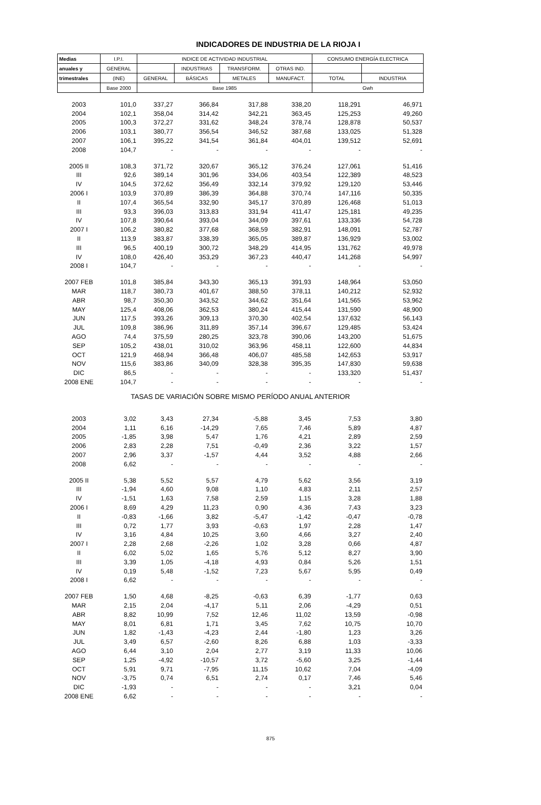INDICADORES DE INDUSTRIA DE LA RIOJA I
| Medias | I.P.I. | INDICE DE ACTIVIDAD INDUSTRIAL | | | | CONSUMO ENERGÍA ELECTRICA | |
| --- | --- | --- | --- | --- | --- | --- | --- |
| anuales y | GENERAL | | INDUSTRIAS | TRANSFORM. | OTRAS IND. | | |
| trimestrales | (INE) | GENERAL | BÁSICAS | METALES | MANUFACT. | TOTAL | INDUSTRIA |
| | Base 2000 | Base 1985 | | | | Gwh | |
| 2003 | 101,0 | 337,27 | 366,84 | 317,88 | 338,20 | 118,291 | 46,971 |
| 2004 | 102,1 | 358,04 | 314,42 | 342,21 | 363,45 | 125,253 | 49,260 |
| 2005 | 100,3 | 372,27 | 331,62 | 348,24 | 378,74 | 128,878 | 50,537 |
| 2006 | 103,1 | 380,77 | 356,54 | 346,52 | 387,68 | 133,025 | 51,328 |
| 2007 | 106,1 | 395,22 | 341,54 | 361,84 | 404,01 | 139,512 | 52,691 |
| 2008 | 104,7 | - | - | - | - | - | - |
| 2005 II | 108,3 | 371,72 | 320,67 | 365,12 | 376,24 | 127,061 | 51,416 |
| III | 92,6 | 389,14 | 301,96 | 334,06 | 403,54 | 122,389 | 48,523 |
| IV | 104,5 | 372,62 | 356,49 | 332,14 | 379,92 | 129,120 | 53,446 |
| 2006 I | 103,9 | 370,89 | 386,39 | 364,88 | 370,74 | 147,116 | 50,335 |
| II | 107,4 | 365,54 | 332,90 | 345,17 | 370,89 | 126,468 | 51,013 |
| III | 93,3 | 396,03 | 313,83 | 331,94 | 411,47 | 125,181 | 49,235 |
| IV | 107,8 | 390,64 | 393,04 | 344,09 | 397,61 | 133,336 | 54,728 |
| 2007 I | 106,2 | 380,82 | 377,68 | 368,59 | 382,91 | 148,091 | 52,787 |
| II | 113,9 | 383,87 | 338,39 | 365,05 | 389,87 | 136,929 | 53,002 |
| III | 96,5 | 400,19 | 300,72 | 348,29 | 414,95 | 131,762 | 49,978 |
| IV | 108,0 | 426,40 | 353,29 | 367,23 | 440,47 | 141,268 | 54,997 |
| 2008 I | 104,7 | - | - | - | - | - | - |
| 2007 FEB | 101,8 | 385,84 | 343,30 | 365,13 | 391,93 | 148,964 | 53,050 |
| MAR | 118,7 | 380,73 | 401,67 | 388,50 | 378,11 | 140,212 | 52,932 |
| ABR | 98,7 | 350,30 | 343,52 | 344,62 | 351,64 | 141,565 | 53,962 |
| MAY | 125,4 | 408,06 | 362,53 | 380,24 | 415,44 | 131,590 | 48,900 |
| JUN | 117,5 | 393,26 | 309,13 | 370,30 | 402,54 | 137,632 | 56,143 |
| JUL | 109,8 | 386,96 | 311,89 | 357,14 | 396,67 | 129,485 | 53,424 |
| AGO | 74,4 | 375,59 | 280,25 | 323,78 | 390,06 | 143,200 | 51,675 |
| SEP | 105,2 | 438,01 | 310,02 | 363,96 | 458,11 | 122,600 | 44,834 |
| OCT | 121,9 | 468,94 | 366,48 | 406,07 | 485,58 | 142,653 | 53,917 |
| NOV | 115,6 | 383,86 | 340,09 | 328,38 | 395,35 | 147,830 | 59,638 |
| DIC | 86,5 | - | - | - | - | 133,320 | 51,437 |
| 2008 ENE | 104,7 | - | - | - | - | - | - |
| TASAS DE VARIACIÓN SOBRE MISMO PERÍODO ANUAL ANTERIOR | | | | | | | |
| 2003 | 3,02 | 3,43 | 27,34 | -5,88 | 3,45 | 7,53 | 3,80 |
| 2004 | 1,11 | 6,16 | -14,29 | 7,65 | 7,46 | 5,89 | 4,87 |
| 2005 | -1,85 | 3,98 | 5,47 | 1,76 | 4,21 | 2,89 | 2,59 |
| 2006 | 2,83 | 2,28 | 7,51 | -0,49 | 2,36 | 3,22 | 1,57 |
| 2007 | 2,96 | 3,37 | -1,57 | 4,44 | 3,52 | 4,88 | 2,66 |
| 2008 | 6,62 | - | - | - | - | - | - |
| 2005 II | 5,38 | 5,52 | 5,57 | 4,79 | 5,62 | 3,56 | 3,19 |
| III | -1,94 | 4,60 | 9,08 | 1,10 | 4,83 | 2,11 | 2,57 |
| IV | -1,51 | 1,63 | 7,58 | 2,59 | 1,15 | 3,28 | 1,88 |
| 2006 I | 8,69 | 4,29 | 11,23 | 0,90 | 4,36 | 7,43 | 3,23 |
| II | -0,83 | -1,66 | 3,82 | -5,47 | -1,42 | -0,47 | -0,78 |
| III | 0,72 | 1,77 | 3,93 | -0,63 | 1,97 | 2,28 | 1,47 |
| IV | 3,16 | 4,84 | 10,25 | 3,60 | 4,66 | 3,27 | 2,40 |
| 2007 I | 2,28 | 2,68 | -2,26 | 1,02 | 3,28 | 0,66 | 4,87 |
| II | 6,02 | 5,02 | 1,65 | 5,76 | 5,12 | 8,27 | 3,90 |
| III | 3,39 | 1,05 | -4,18 | 4,93 | 0,84 | 5,26 | 1,51 |
| IV | 0,19 | 5,48 | -1,52 | 7,23 | 5,67 | 5,95 | 0,49 |
| 2008 I | 6,62 | - | - | - | - | - | - |
| 2007 FEB | 1,50 | 4,68 | -8,25 | -0,63 | 6,39 | -1,77 | 0,63 |
| MAR | 2,15 | 2,04 | -4,17 | 5,11 | 2,06 | -4,29 | 0,51 |
| ABR | 8,82 | 10,99 | 7,52 | 12,46 | 11,02 | 13,59 | -0,98 |
| MAY | 8,01 | 6,81 | 1,71 | 3,45 | 7,62 | 10,75 | 10,70 |
| JUN | 1,82 | -1,43 | -4,23 | 2,44 | -1,80 | 1,23 | 3,26 |
| JUL | 3,49 | 6,57 | -2,60 | 8,26 | 6,88 | 1,03 | -3,33 |
| AGO | 6,44 | 3,10 | 2,04 | 2,77 | 3,19 | 11,33 | 10,06 |
| SEP | 1,25 | -4,92 | -10,57 | 3,72 | -5,60 | 3,25 | -1,44 |
| OCT | 5,91 | 9,71 | -7,95 | 11,15 | 10,62 | 7,04 | -4,09 |
| NOV | -3,75 | 0,74 | 6,51 | 2,74 | 0,17 | 7,46 | 5,46 |
| DIC | -1,93 | - | - | - | - | 3,21 | 0,04 |
| 2008 ENE | 6,62 | - | - | - | - | - | - |
875